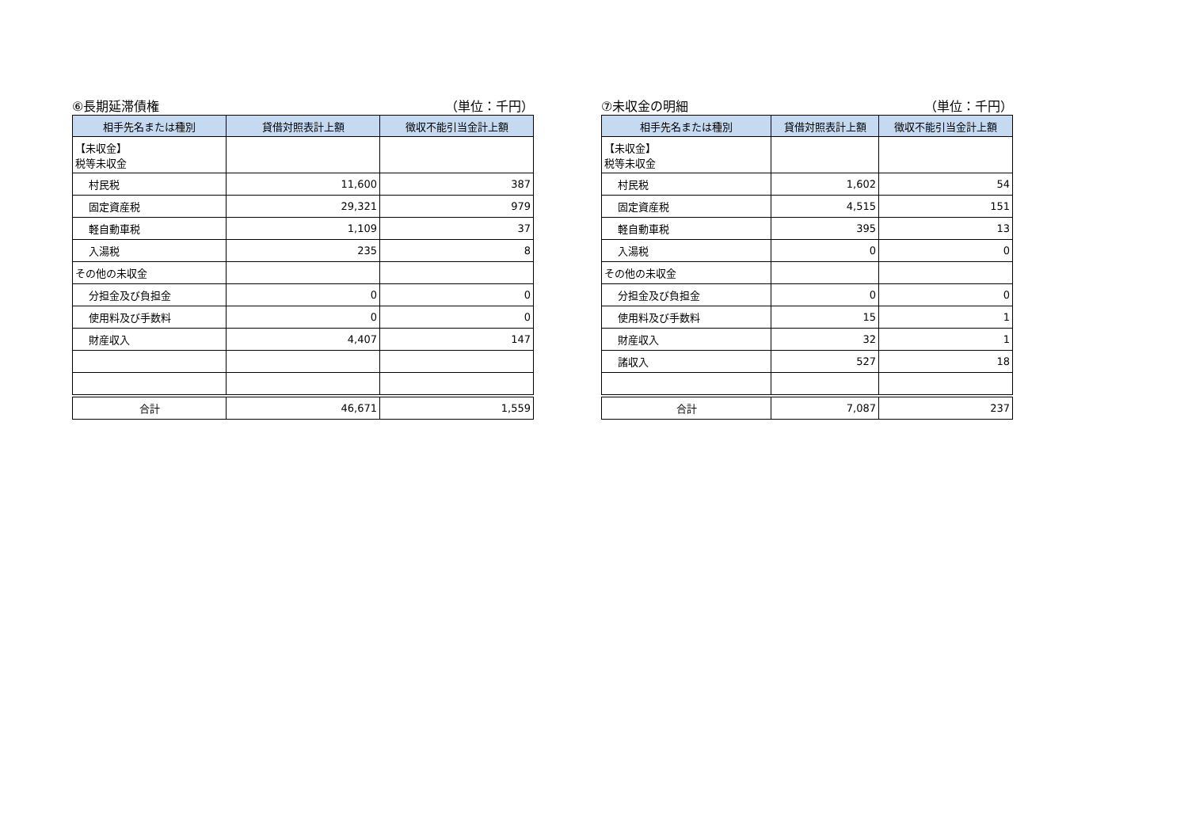⑥長期延滞債権 （単位：千円）
| 相手先名または種別 | 貸借対照表計上額 | 徴収不能引当金計上額 |
| --- | --- | --- |
| 【未収金】 税等未収金 | | |
| 村民税 | 11,600 | 387 |
| 固定資産税 | 29,321 | 979 |
| 軽自動車税 | 1,109 | 37 |
| 入湯税 | 235 | 8 |
| その他の未収金 | | |
| 分担金及び負担金 | 0 | 0 |
| 使用料及び手数料 | 0 | 0 |
| 財産収入 | 4,407 | 147 |
| 合計 | 46,671 | 1,559 |
⑦未収金の明細 （単位：千円）
| 相手先名または種別 | 貸借対照表計上額 | 徴収不能引当金計上額 |
| --- | --- | --- |
| 【未収金】 税等未収金 | | |
| 村民税 | 1,602 | 54 |
| 固定資産税 | 4,515 | 151 |
| 軽自動車税 | 395 | 13 |
| 入湯税 | 0 | 0 |
| その他の未収金 | | |
| 分担金及び負担金 | 0 | 0 |
| 使用料及び手数料 | 15 | 1 |
| 財産収入 | 32 | 1 |
| 諸収入 | 527 | 18 |
| 合計 | 7,087 | 237 |